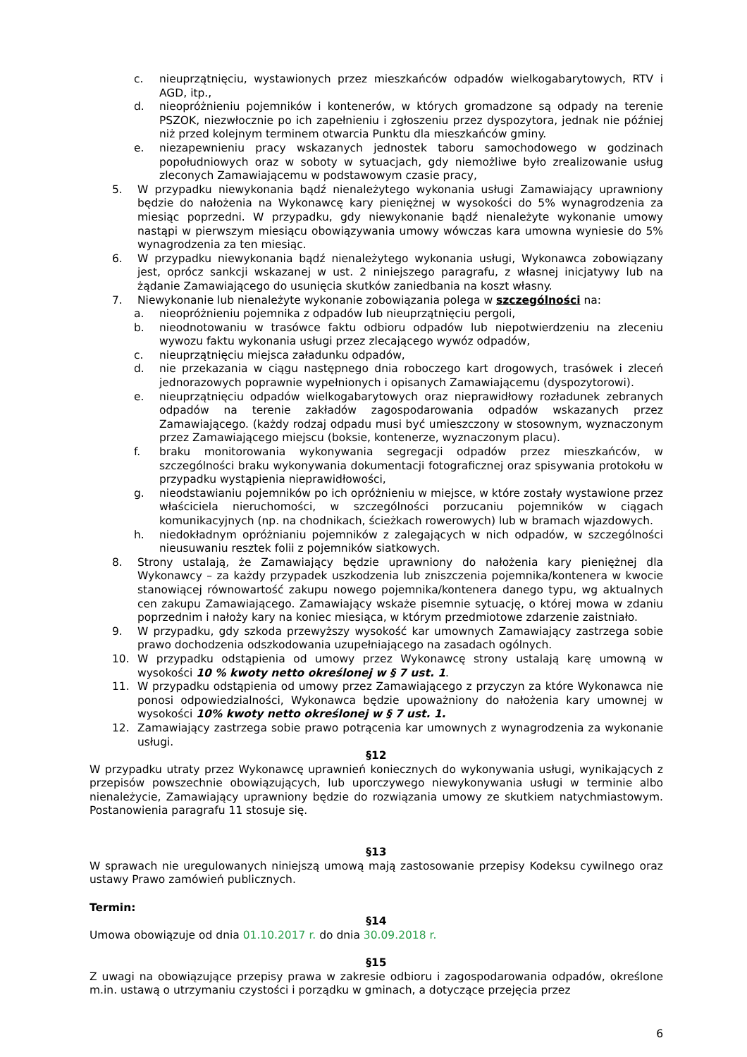c. nieuprzątnięciu, wystawionych przez mieszkańców odpadów wielkogabarytowych, RTV i AGD, itp.,
d. nieopróżnieniu pojemników i kontenerów, w których gromadzone są odpady na terenie PSZOK, niezwłocznie po ich zapełnieniu i zgłoszeniu przez dyspozytora, jednak nie później niż przed kolejnym terminem otwarcia Punktu dla mieszkańców gminy.
e. niezapewnieniu pracy wskazanych jednostek taboru samochodowego w godzinach popołudniowych oraz w soboty w sytuacjach, gdy niemożliwe było zrealizowanie usług zleconych Zamawiającemu w podstawowym czasie pracy,
5. W przypadku niewykonania bądź nienależytego wykonania usługi Zamawiający uprawniony będzie do nałożenia na Wykonawcę kary pieniężnej w wysokości do 5% wynagrodzenia za miesiąc poprzedni. W przypadku, gdy niewykonanie bądź nienależyte wykonanie umowy nastąpi w pierwszym miesiącu obowiązywania umowy wówczas kara umowna wyniesie do 5% wynagrodzenia za ten miesiąc.
6. W przypadku niewykonania bądź nienależytego wykonania usługi, Wykonawca zobowiązany jest, oprócz sankcji wskazanej w ust. 2 niniejszego paragrafu, z własnej inicjatywy lub na żądanie Zamawiającego do usunięcia skutków zaniedbania na koszt własny.
7. Niewykonanie lub nienależyte wykonanie zobowiązania polega w szczególności na:
a. nieopróżnieniu pojemnika z odpadów lub nieuprzątnięciu pergoli,
b. nieodnotowaniu w trasówce faktu odbioru odpadów lub niepotwierdzeniu na zleceniu wywozu faktu wykonania usługi przez zlecającego wywóz odpadów,
c. nieuprzątnięciu miejsca załadunku odpadów,
d. nie przekazania w ciągu następnego dnia roboczego kart drogowych, trasówek i zleceń jednorazowych poprawnie wypełnionych i opisanych Zamawiającemu (dyspozytorowi).
e. nieuprzątnięciu odpadów wielkogabarytowych oraz nieprawidłowy rozładunek zebranych odpadów na terenie zakładów zagospodarowania odpadów wskazanych przez Zamawiającego. (każdy rodzaj odpadu musi być umieszczony w stosownym, wyznaczonym przez Zamawiającego miejscu (boksie, kontenerze, wyznaczonym placu).
f. braku monitorowania wykonywania segregacji odpadów przez mieszkańców, w szczególności braku wykonywania dokumentacji fotograficznej oraz spisywania protokołu w przypadku wystąpienia nieprawidłowości,
g. nieodstawianiu pojemników po ich opróżnieniu w miejsce, w które zostały wystawione przez właściciela nieruchomości, w szczególności porzucaniu pojemników w ciągach komunikacyjnych (np. na chodnikach, ścieżkach rowerowych) lub w bramach wjazdowych.
h. niedokładnym opróżnianiu pojemników z zalegających w nich odpadów, w szczególności nieusuwaniu resztek folii z pojemników siatkowych.
8. Strony ustalają, że Zamawiający będzie uprawniony do nałożenia kary pieniężnej dla Wykonawcy – za każdy przypadek uszkodzenia lub zniszczenia pojemnika/kontenera w kwocie stanowiącej równowartość zakupu nowego pojemnika/kontenera danego typu, wg aktualnych cen zakupu Zamawiającego. Zamawiający wskaże pisemnie sytuację, o której mowa w zdaniu poprzednim i nałoży kary na koniec miesiąca, w którym przedmiotowe zdarzenie zaistniało.
9. W przypadku, gdy szkoda przewyższy wysokość kar umownych Zamawiający zastrzega sobie prawo dochodzenia odszkodowania uzupełniającego na zasadach ogólnych.
10. W przypadku odstąpienia od umowy przez Wykonawcę strony ustalają karę umowną w wysokości 10 % kwoty netto określonej w § 7 ust. 1.
11. W przypadku odstąpienia od umowy przez Zamawiającego z przyczyn za które Wykonawca nie ponosi odpowiedzialności, Wykonawca będzie upoważniony do nałożenia kary umownej w wysokości 10% kwoty netto określonej w § 7 ust. 1.
12. Zamawiający zastrzega sobie prawo potrącenia kar umownych z wynagrodzenia za wykonanie usługi.
§12
W przypadku utraty przez Wykonawcę uprawnień koniecznych do wykonywania usługi, wynikających z przepisów powszechnie obowiązujących, lub uporczywego niewykonywania usługi w terminie albo nienależycie, Zamawiający uprawniony będzie do rozwiązania umowy ze skutkiem natychmiastowym. Postanowienia paragrafu 11 stosuje się.
§13
W sprawach nie uregulowanych niniejszą umową mają zastosowanie przepisy Kodeksu cywilnego oraz ustawy Prawo zamówień publicznych.
Termin:
§14
Umowa obowiązuje od dnia 01.10.2017 r. do dnia 30.09.2018 r.
§15
Z uwagi na obowiązujące przepisy prawa w zakresie odbioru i zagospodarowania odpadów, określone m.in. ustawą o utrzymaniu czystości i porządku w gminach, a dotyczące przejęcia przez
6